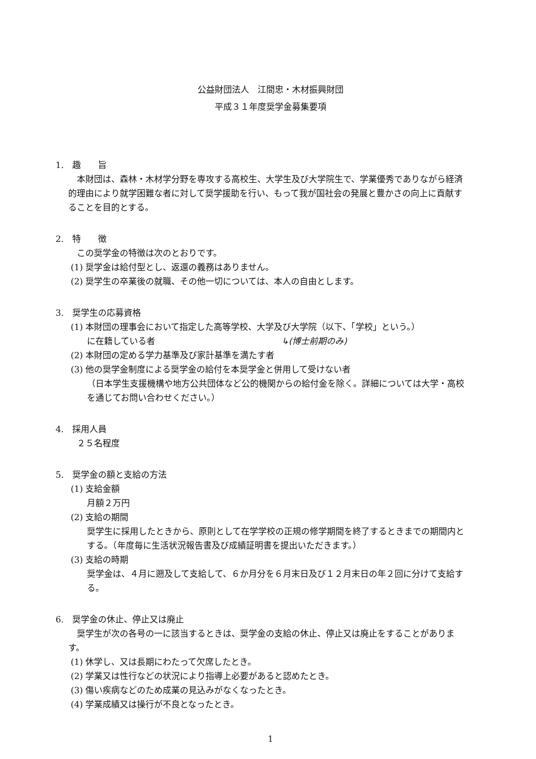公益財団法人　江間忠・木材振興財団
平成３１年度奨学金募集要項
1.　趣　　旨
本財団は、森林・木材学分野を専攻する高校生、大学生及び大学院生で、学業優秀でありながら経済的理由により就学困難な者に対して奨学援助を行い、もって我が国社会の発展と豊かさの向上に貢献することを目的とする。
2.　特　　徴
この奨学金の特徴は次のとおりです。
(1) 奨学金は給付型とし、返還の義務はありません。
(2) 奨学生の卒業後の就職、その他一切については、本人の自由とします。
3.　奨学生の応募資格
(1) 本財団の理事会において指定した高等学校、大学及び大学院（以下、「学校」という。）
に在籍している者 ↳(博士前期のみ)
(2) 本財団の定める学力基準及び家計基準を満たす者
(3) 他の奨学金制度による奨学金の給付を本奨学金と併用して受けない者
（日本学生支援機構や地方公共団体など公的機関からの給付金を除く。詳細については大学・高校を通じてお問い合わせください。）
4.　採用人員
２５名程度
5.　奨学金の額と支給の方法
(1) 支給金額
月額２万円
(2) 支給の期間
奨学生に採用したときから、原則として在学学校の正規の修学期間を終了するときまでの期間内とする。（年度毎に生活状況報告書及び成績証明書を提出いただきます。）
(3) 支給の時期
奨学金は、４月に遡及して支給して、６か月分を６月末日及び１２月末日の年２回に分けて支給する。
6.　奨学金の休止、停止又は廃止
奨学生が次の各号の一に該当するときは、奨学金の支給の休止、停止又は廃止をすることがあります。
(1) 休学し、又は長期にわたって欠席したとき。
(2) 学業又は性行などの状況により指導上必要があると認めたとき。
(3) 傷い疾病などのため成業の見込みがなくなったとき。
(4) 学業成績又は操行が不良となったとき。
1